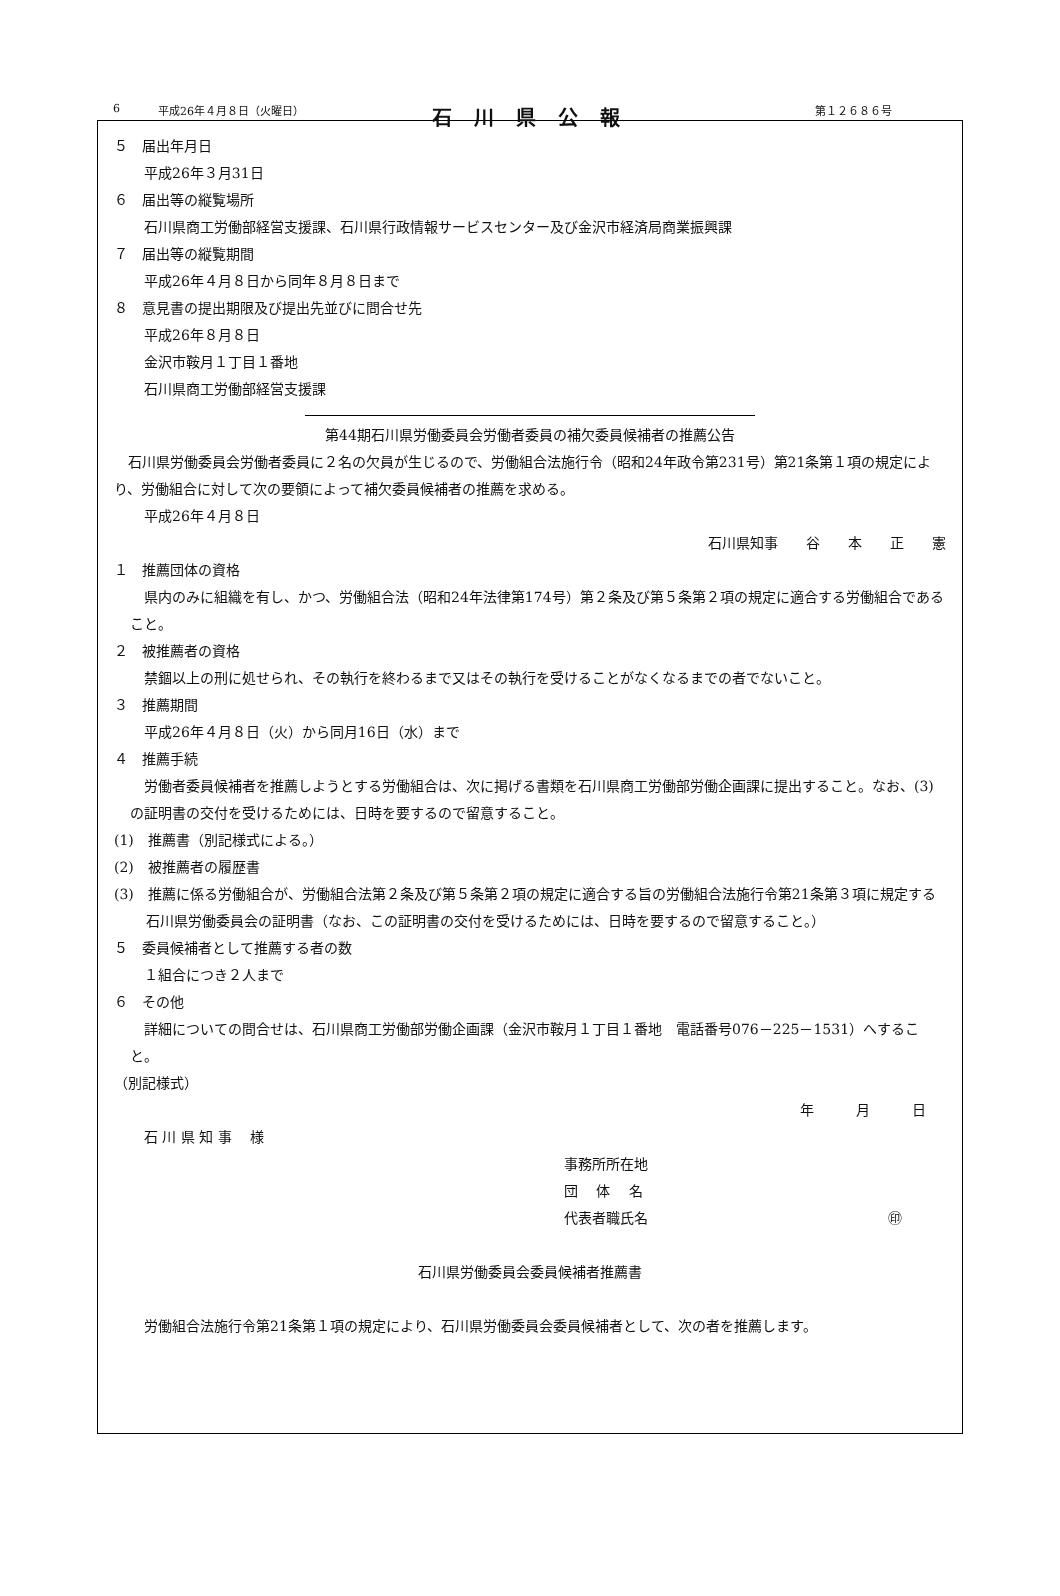6 平成26年４月８日（火曜日） 石川県公報 第１２６８６号
５　届出年月日
平成26年３月31日
６　届出等の縦覧場所
石川県商工労働部経営支援課、石川県行政情報サービスセンター及び金沢市経済局商業振興課
７　届出等の縦覧期間
平成26年４月８日から同年８月８日まで
８　意見書の提出期限及び提出先並びに問合せ先
平成26年８月８日
金沢市鞍月１丁目１番地
石川県商工労働部経営支援課
第44期石川県労働委員会労働者委員の補欠委員候補者の推薦公告
石川県労働委員会労働者委員に２名の欠員が生じるので、労働組合法施行令（昭和24年政令第231号）第21条第１項の規定により、労働組合に対して次の要領によって補欠委員候補者の推薦を求める。
平成26年４月８日
石川県知事　　谷　　本　　正　　憲
１　推薦団体の資格
県内のみに組織を有し、かつ、労働組合法（昭和24年法律第174号）第２条及び第５条第２項の規定に適合する労働組合であること。
２　被推薦者の資格
禁錮以上の刑に処せられ、その執行を終わるまで又はその執行を受けることがなくなるまでの者でないこと。
３　推薦期間
平成26年４月８日（火）から同月16日（水）まで
４　推薦手続
労働者委員候補者を推薦しようとする労働組合は、次に掲げる書類を石川県商工労働部労働企画課に提出すること。なお、(3)の証明書の交付を受けるためには、日時を要するので留意すること。
(1)　推薦書（別記様式による。）
(2)　被推薦者の履歴書
(3)　推薦に係る労働組合が、労働組合法第２条及び第５条第２項の規定に適合する旨の労働組合法施行令第21条第３項に規定する石川県労働委員会の証明書（なお、この証明書の交付を受けるためには、日時を要するので留意すること。）
５　委員候補者として推薦する者の数
１組合につき２人まで
６　その他
詳細についての問合せは、石川県商工労働部労働企画課（金沢市鞍月１丁目１番地　電話番号076－225－1531）へすること。
（別記様式）
年　　　月　　　日
石 川 県 知 事　 様
事務所所在地
団　 体　 名
代表者職氏名 ㊞
石川県労働委員会委員候補者推薦書
労働組合法施行令第21条第１項の規定により、石川県労働委員会委員候補者として、次の者を推薦します。